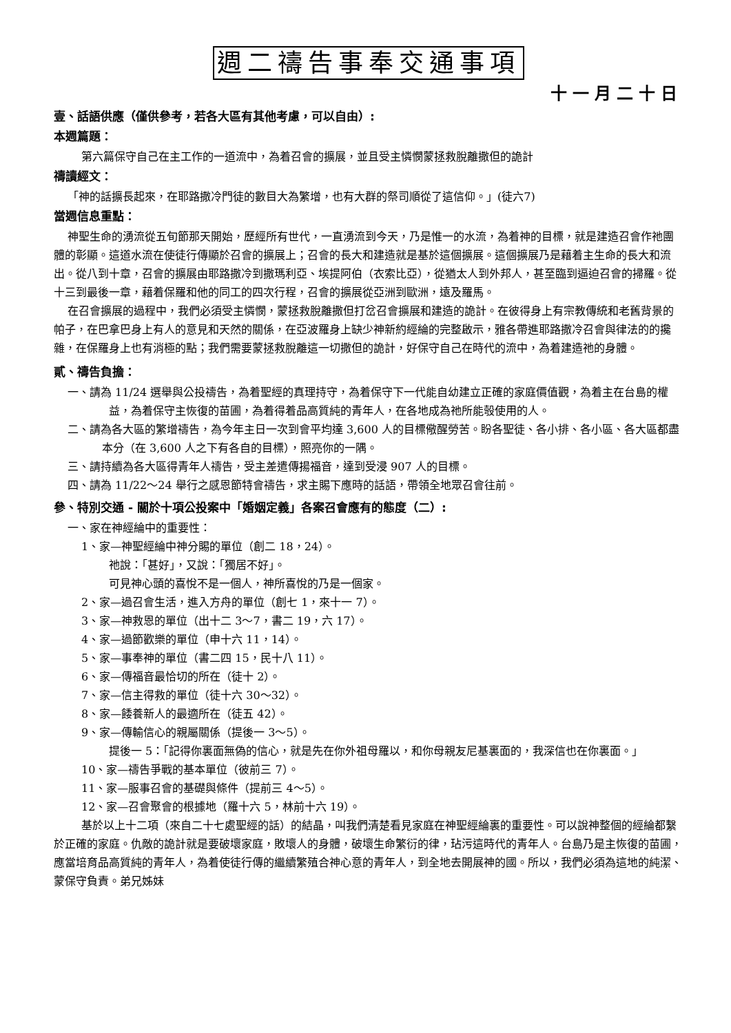週二禱告事奉交通事項
十一月二十日
壹、話語供應（僅供參考，若各大區有其他考慮，可以自由）:
本週篇題：
第六篇保守自己在主工作的一道流中，為着召會的擴展，並且受主憐憫蒙拯救脫離撒但的詭計
禱讀經文：
「神的話擴長起來，在耶路撒冷門徒的數目大為繁增，也有大群的祭司順從了這信仰。」(徒六7)
當週信息重點：
神聖生命的湧流從五旬節那天開始，歷經所有世代，一直湧流到今天，乃是惟一的水流，為着神的目標，就是建造召會作祂團體的彰顯。這道水流在使徒行傳顯於召會的擴展上；召會的長大和建造就是基於這個擴展。這個擴展乃是藉着主生命的長大和流出。從八到十章，召會的擴展由耶路撒冷到撒瑪利亞、埃提阿伯（衣索比亞），從猶太人到外邦人，甚至臨到逼迫召會的掃羅。從十三到最後一章，藉着保羅和他的同工的四次行程，召會的擴展從亞洲到歐洲，遠及羅馬。
在召會擴展的過程中，我們必須受主憐憫，蒙拯救脫離撒但打岔召會擴展和建造的詭計。在彼得身上有宗教傳統和老舊背景的帕子，在巴拿巴身上有人的意見和天然的關係，在亞波羅身上缺少神新約經綸的完整啟示，雅各帶進耶路撒冷召會與律法的的攙雜，在保羅身上也有消極的點；我們需要蒙拯救脫離這一切撒但的詭計，好保守自己在時代的流中，為着建造祂的身體。
貳、禱告負擔：
一、請為 11/24 選舉與公投禱告，為着聖經的真理持守，為着保守下一代能自幼建立正確的家庭價值觀，為着主在台島的權益，為着保守主恢復的苗圃，為着得着品高質純的青年人，在各地成為祂所能彀使用的人。
二、請為各大區的繁增禱告，為今年主日一次到會平均達 3,600 人的目標儆醒勞苦。盼各聖徒、各小排、各小區、各大區都盡本分（在 3,600 人之下有各自的目標），照亮你的一隅。
三、請持續為各大區得青年人禱告，受主差遣傳揚福音，達到受浸 907 人的目標。
四、請為 11/22～24 舉行之感恩節特會禱告，求主賜下應時的話語，帶領全地眾召會往前。
參、特別交通 - 關於十項公投案中「婚姻定義」各案召會應有的態度（二）:
一、家在神經綸中的重要性：
1、家—神聖經綸中神分賜的單位（創二 18，24）。
祂說：「甚好」，又說：「獨居不好」。
可見神心頭的喜悅不是一個人，神所喜悅的乃是一個家。
2、家—過召會生活，進入方舟的單位（創七 1，來十一 7）。
3、家—神救恩的單位（出十二 3～7，書二 19，六 17）。
4、家—過節歡樂的單位（申十六 11，14）。
5、家—事奉神的單位（書二四 15，民十八 11）。
6、家—傳福音最恰切的所在（徒十 2）。
7、家—信主得救的單位（徒十六 30～32）。
8、家—餧養新人的最適所在（徒五 42）。
9、家—傳輸信心的親屬關係（提後一 3～5）。
提後一 5：「記得你裏面無偽的信心，就是先在你外祖母羅以，和你母親友尼基裏面的，我深信也在你裏面。」
10、家—禱告爭戰的基本單位（彼前三 7）。
11、家—服事召會的基礎與條件（提前三 4～5）。
12、家—召會聚會的根據地（羅十六 5，林前十六 19）。
基於以上十二項（來自二十七處聖經的話）的結晶，叫我們清楚看見家庭在神聖經綸裏的重要性。可以說神整個的經綸都繫於正確的家庭。仇敵的詭計就是要破壞家庭，敗壞人的身體，破壞生命繁衍的律，玷污這時代的青年人。台島乃是主恢復的苗圃，應當培育品高質純的青年人，為着使徒行傳的繼續繁殖合神心意的青年人，到全地去開展神的國。所以，我們必須為這地的純潔、蒙保守負責。弟兄姊妹